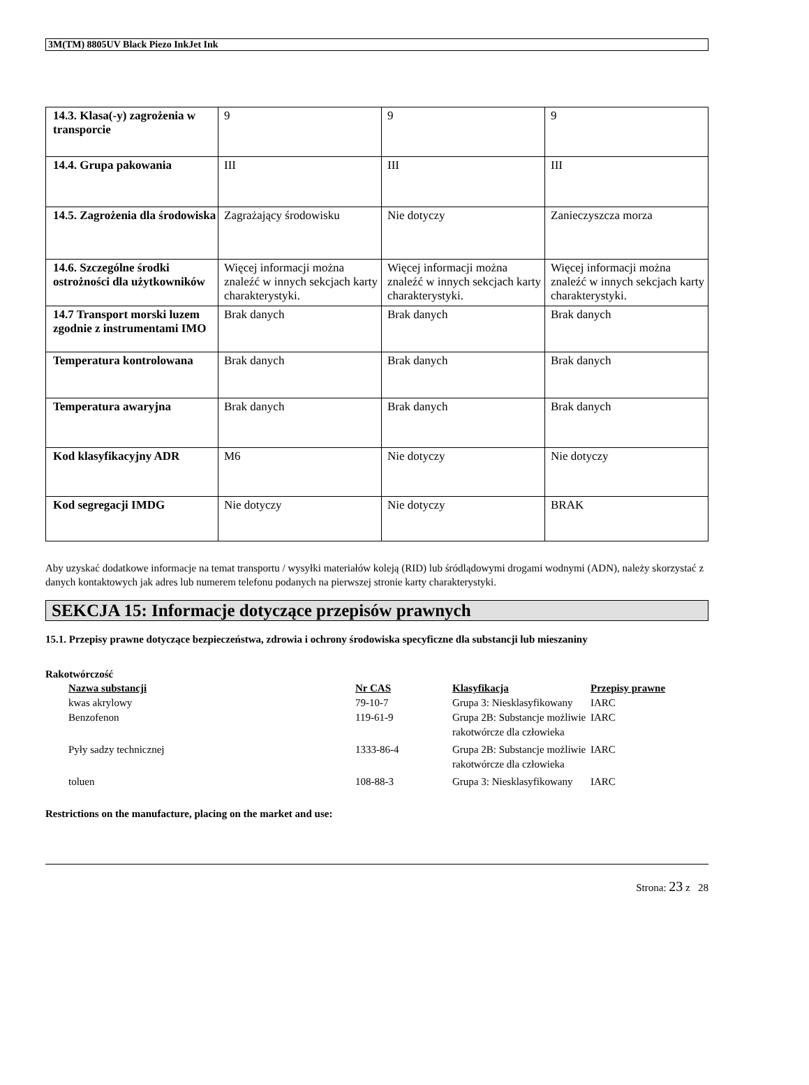3M(TM) 8805UV Black Piezo InkJet Ink
| 14.3. Klasa(-y) zagrożenia w transporcie | 9 | 9 | 9 |
| 14.4. Grupa pakowania | III | III | III |
| 14.5. Zagrożenia dla środowiska | Zagrażający środowisku | Nie dotyczy | Zanieczyszcza morza |
| 14.6. Szczególne środki ostrożności dla użytkowników | Więcej informacji można znaleźć w innych sekcjach karty charakterystyki. | Więcej informacji można znaleźć w innych sekcjach karty charakterystyki. | Więcej informacji można znaleźć w innych sekcjach karty charakterystyki. |
| 14.7 Transport morski luzem zgodnie z instrumentami IMO | Brak danych | Brak danych | Brak danych |
| Temperatura kontrolowana | Brak danych | Brak danych | Brak danych |
| Temperatura awaryjna | Brak danych | Brak danych | Brak danych |
| Kod klasyfikacyjny ADR | M6 | Nie dotyczy | Nie dotyczy |
| Kod segregacji IMDG | Nie dotyczy | Nie dotyczy | BRAK |
Aby uzyskać dodatkowe informacje na temat transportu / wysyłki materiałów koleją (RID) lub śródlądowymi drogami wodnymi (ADN), należy skorzystać z danych kontaktowych jak adres lub numerem telefonu podanych na pierwszej stronie karty charakterystyki.
SEKCJA 15: Informacje dotyczące przepisów prawnych
15.1. Przepisy prawne dotyczące bezpieczeństwa, zdrowia i ochrony środowiska specyficzne dla substancji lub mieszaniny
Rakotwórczość
| Nazwa substancji | Nr CAS | Klasyfikacja | Przepisy prawne |
| --- | --- | --- | --- |
| kwas akrylowy | 79-10-7 | Grupa 3: Niesklasyfikowany | IARC |
| Benzofenon | 119-61-9 | Grupa 2B: Substancje możliwie rakotwórcze dla człowieka | IARC |
| Pyły sadzy technicznej | 1333-86-4 | Grupa 2B: Substancje możliwie rakotwórcze dla człowieka | IARC |
| toluen | 108-88-3 | Grupa 3: Niesklasyfikowany | IARC |
Restrictions on the manufacture, placing on the market and use:
Strona: 23 z 28